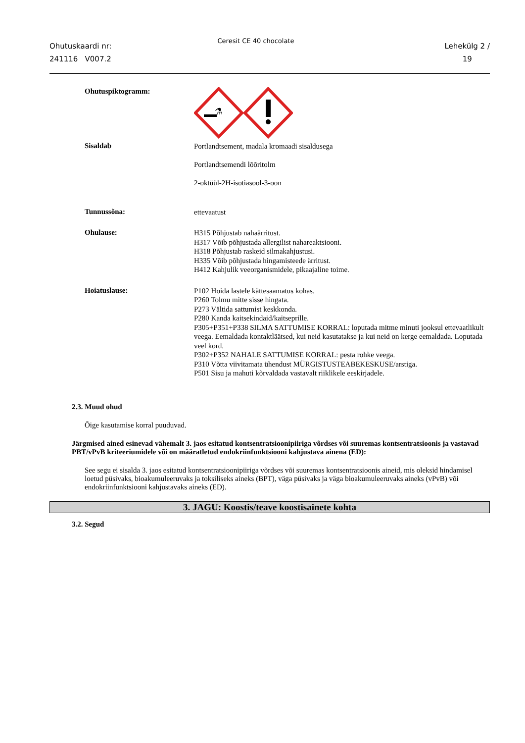Ohutuskaardi nr:
241116 V007.2
Ceresit CE 40 chocolate
Lehekülg 2 /
19
Ohutuspiktogramm:
⚗
Sisaldab
Portlandtsement, madala kromaadi sisaldusega
Portlandtsemendi lõõritolm
2-oktüül-2H-isotiasool-3-oon
Tunnussõna:
ettevaatust
Ohulause:
H315 Põhjustab nahaärritust.
H317 Võib põhjustada allergilist nahareaktsiooni.
H318 Põhjustab raskeid silmakahjustusi.
H335 Võib põhjustada hingamisteede ärritust.
H412 Kahjulik veeorganismidele, pikaajaline toime.
Hoiatuslause:
P102 Hoida lastele kättesaamatus kohas.
P260 Tolmu mitte sisse hingata.
P273 Vältida sattumist keskkonda.
P280 Kanda kaitsekindaid/kaitseprille.
P305+P351+P338 SILMA SATTUMISE KORRAL: loputada mitme minuti jooksul ettevaatlikult veega. Eemaldada kontaktläätsed, kui neid kasutatakse ja kui neid on kerge eemaldada. Loputada veel kord.
P302+P352 NAHALE SATTUMISE KORRAL: pesta rohke veega.
P310 Võtta viivitamata ühendust MÜRGISTUSTEABEKESKUSE/arstiga.
P501 Sisu ja mahuti kõrvaldada vastavalt riiklikele eeskirjadele.
2.3. Muud ohud
Õige kasutamise korral puuduvad.
Järgmised ained esinevad vähemalt 3. jaos esitatud kontsentratsioonipiiriga võrdses või suuremas kontsentratsioonis ja vastavad PBT/vPvB kriteeriumidele või on määratletud endokriinfunktsiooni kahjustava ainena (ED):
See segu ei sisalda 3. jaos esitatud kontsentratsioonipiiriga võrdses või suuremas kontsentratsioonis aineid, mis oleksid hindamisel loetud püsivaks, bioakumuleeruvaks ja toksiliseks aineks (BPT), väga püsivaks ja väga bioakumuleeruvaks aineks (vPvB) või endokriinfunktsiooni kahjustavaks aineks (ED).
3. JAGU: Koostis/teave koostisainete kohta
3.2. Segud